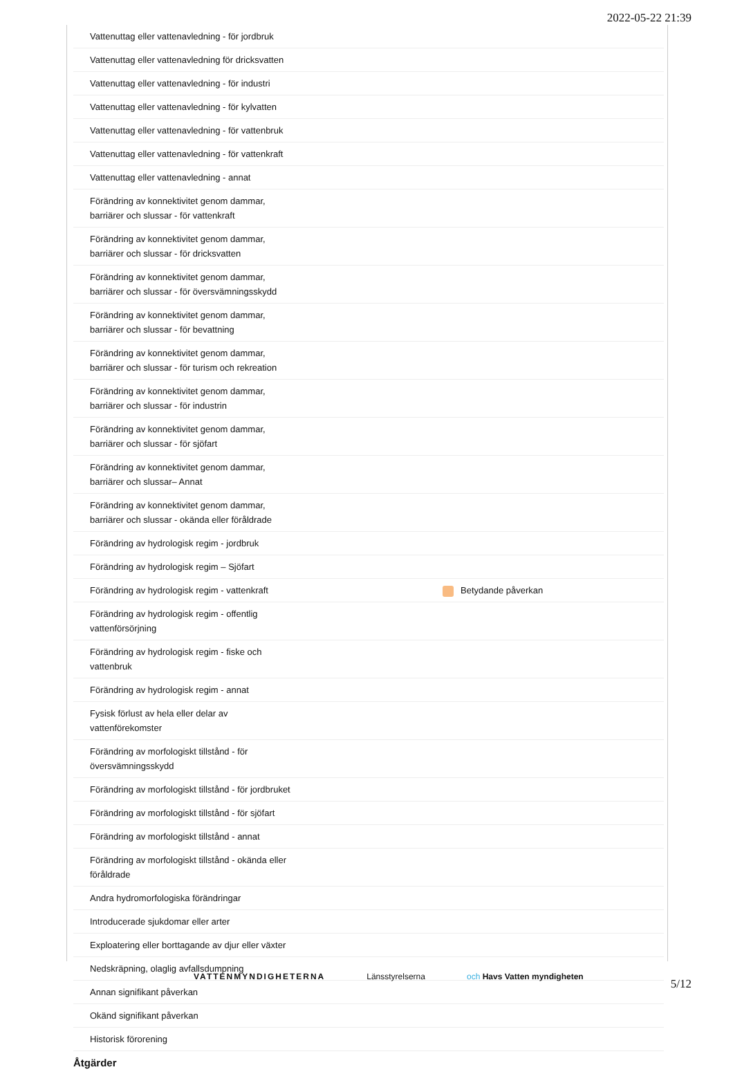2022-05-22 21:39
| Vattenuttag eller vattenavledning - för jordbruk | |
| Vattenuttag eller vattenavledning för dricksvatten | |
| Vattenuttag eller vattenavledning - för industri | |
| Vattenuttag eller vattenavledning - för kylvatten | |
| Vattenuttag eller vattenavledning - för vattenbruk | |
| Vattenuttag eller vattenavledning - för vattenkraft | |
| Vattenuttag eller vattenavledning - annat | |
| Förändring av konnektivitet genom dammar, barriärer och slussar - för vattenkraft | |
| Förändring av konnektivitet genom dammar, barriärer och slussar - för dricksvatten | |
| Förändring av konnektivitet genom dammar, barriärer och slussar - för översvämningsskydd | |
| Förändring av konnektivitet genom dammar, barriärer och slussar - för bevattning | |
| Förändring av konnektivitet genom dammar, barriärer och slussar - för turism och rekreation | |
| Förändring av konnektivitet genom dammar, barriärer och slussar - för industrin | |
| Förändring av konnektivitet genom dammar, barriärer och slussar - för sjöfart | |
| Förändring av konnektivitet genom dammar, barriärer och slussar– Annat | |
| Förändring av konnektivitet genom dammar, barriärer och slussar - okända eller föråldrade | |
| Förändring av hydrologisk regim - jordbruk | |
| Förändring av hydrologisk regim – Sjöfart | |
| Förändring av hydrologisk regim - vattenkraft | Betydande påverkan |
| Förändring av hydrologisk regim - offentlig vattenförsörjning | |
| Förändring av hydrologisk regim - fiske och vattenbruk | |
| Förändring av hydrologisk regim - annat | |
| Fysisk förlust av hela eller delar av vattenförekomster | |
| Förändring av morfologiskt tillstånd - för översvämningsskydd | |
| Förändring av morfologiskt tillstånd - för jordbruket | |
| Förändring av morfologiskt tillstånd - för sjöfart | |
| Förändring av morfologiskt tillstånd - annat | |
| Förändring av morfologiskt tillstånd - okända eller föråldrade | |
| Andra hydromorfologiska förändringar | |
| Introducerade sjukdomar eller arter | |
| Exploatering eller borttagande av djur eller växter | |
| Nedskräpning, olaglig avfallsdumpning | |
| Annan signifikant påverkan | |
| Okänd signifikant påverkan | |
| Historisk förorening | |
Åtgärder
VATTENMYNDIGHETERNA Länsstyrelserna och Havs Vatten myndigheten
5/12